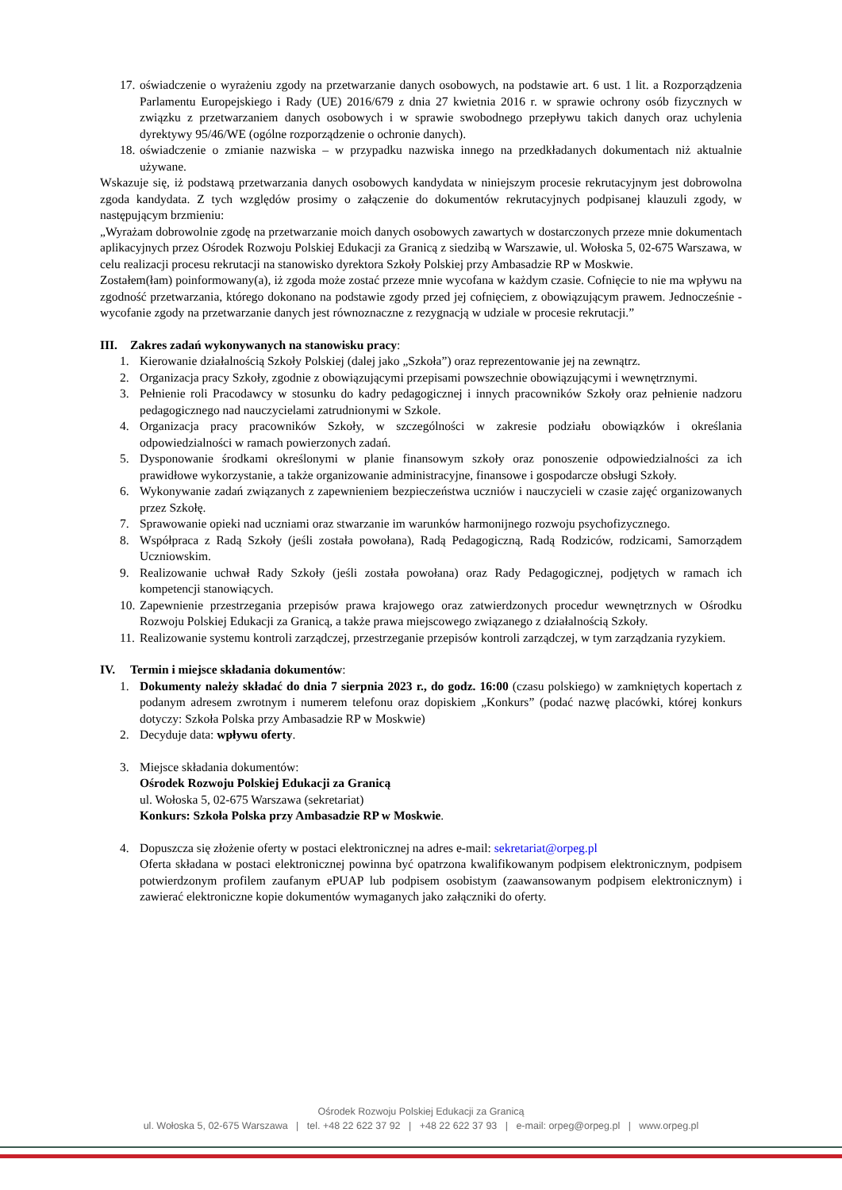17. oświadczenie o wyrażeniu zgody na przetwarzanie danych osobowych, na podstawie art. 6 ust. 1 lit. a Rozporządzenia Parlamentu Europejskiego i Rady (UE) 2016/679 z dnia 27 kwietnia 2016 r. w sprawie ochrony osób fizycznych w związku z przetwarzaniem danych osobowych i w sprawie swobodnego przepływu takich danych oraz uchylenia dyrektywy 95/46/WE (ogólne rozporządzenie o ochronie danych).
18. oświadczenie o zmianie nazwiska – w przypadku nazwiska innego na przedkładanych dokumentach niż aktualnie używane.
Wskazuje się, iż podstawą przetwarzania danych osobowych kandydata w niniejszym procesie rekrutacyjnym jest dobrowolna zgoda kandydata. Z tych względów prosimy o załączenie do dokumentów rekrutacyjnych podpisanej klauzuli zgody, w następującym brzmieniu:
„Wyrażam dobrowolnie zgodę na przetwarzanie moich danych osobowych zawartych w dostarczonych przeze mnie dokumentach aplikacyjnych przez Ośrodek Rozwoju Polskiej Edukacji za Granicą z siedzibą w Warszawie, ul. Wołoska 5, 02-675 Warszawa, w celu realizacji procesu rekrutacji na stanowisko dyrektora Szkoły Polskiej przy Ambasadzie RP w Moskwie.
Zostałem(łam) poinformowany(a), iż zgoda może zostać przeze mnie wycofana w każdym czasie. Cofnięcie to nie ma wpływu na zgodność przetwarzania, którego dokonano na podstawie zgody przed jej cofnięciem, z obowiązującym prawem. Jednocześnie - wycofanie zgody na przetwarzanie danych jest równoznaczne z rezygnacją w udziale w procesie rekrutacji.”
III. Zakres zadań wykonywanych na stanowisku pracy:
1. Kierowanie działalnością Szkoły Polskiej (dalej jako „Szkoła”) oraz reprezentowanie jej na zewnątrz.
2. Organizacja pracy Szkoły, zgodnie z obowiązującymi przepisami powszechnie obowiązującymi i wewnętrznymi.
3. Pełnienie roli Pracodawcy w stosunku do kadry pedagogicznej i innych pracowników Szkoły oraz pełnienie nadzoru pedagogicznego nad nauczycielami zatrudnionymi w Szkole.
4. Organizacja pracy pracowników Szkoły, w szczególności w zakresie podziału obowiązków i określania odpowiedzialności w ramach powierzonych zadań.
5. Dysponowanie środkami określonymi w planie finansowym szkoły oraz ponoszenie odpowiedzialności za ich prawidłowe wykorzystanie, a także organizowanie administracyjne, finansowe i gospodarcze obsługi Szkoły.
6. Wykonywanie zadań związanych z zapewnieniem bezpieczeństwa uczniów i nauczycieli w czasie zajęć organizowanych przez Szkołę.
7. Sprawowanie opieki nad uczniami oraz stwarzanie im warunków harmonijnego rozwoju psychofizycznego.
8. Współpraca z Radą Szkoły (jeśli została powołana), Radą Pedagogiczną, Radą Rodziców, rodzicami, Samorządem Uczniowskim.
9. Realizowanie uchwał Rady Szkoły (jeśli została powołana) oraz Rady Pedagogicznej, podjętych w ramach ich kompetencji stanowiących.
10. Zapewnienie przestrzegania przepisów prawa krajowego oraz zatwierdzonych procedur wewnętrznych w Ośrodku Rozwoju Polskiej Edukacji za Granicą, a także prawa miejscowego związanego z działalnością Szkoły.
11. Realizowanie systemu kontroli zarządczej, przestrzeganie przepisów kontroli zarządczej, w tym zarządzania ryzykiem.
IV. Termin i miejsce składania dokumentów:
1. Dokumenty należy składać do dnia 7 sierpnia 2023 r., do godz. 16:00 (czasu polskiego) w zamkniętych kopertach z podanym adresem zwrotnym i numerem telefonu oraz dopiskiem „Konkurs” (podać nazwę placówki, której konkurs dotyczy: Szkoła Polska przy Ambasadzie RP w Moskwie)
2. Decyduje data: wpływu oferty.
3. Miejsce składania dokumentów:
Ośrodek Rozwoju Polskiej Edukacji za Granicą
ul. Wołoska 5, 02-675 Warszawa (sekretariat)
Konkurs: Szkoła Polska przy Ambasadzie RP w Moskwie.
4. Dopuszcza się złożenie oferty w postaci elektronicznej na adres e-mail: sekretariat@orpeg.pl
Oferta składana w postaci elektronicznej powinna być opatrzona kwalifikowanym podpisem elektronicznym, podpisem potwierdzonym profilem zaufanym ePUAP lub podpisem osobistym (zaawansowanym podpisem elektronicznym) i zawierać elektroniczne kopie dokumentów wymaganych jako załączniki do oferty.
Ośrodek Rozwoju Polskiej Edukacji za Granicą
ul. Wołoska 5, 02-675 Warszawa | tel. +48 22 622 37 92 | +48 22 622 37 93 | e-mail: orpeg@orpeg.pl | www.orpeg.pl